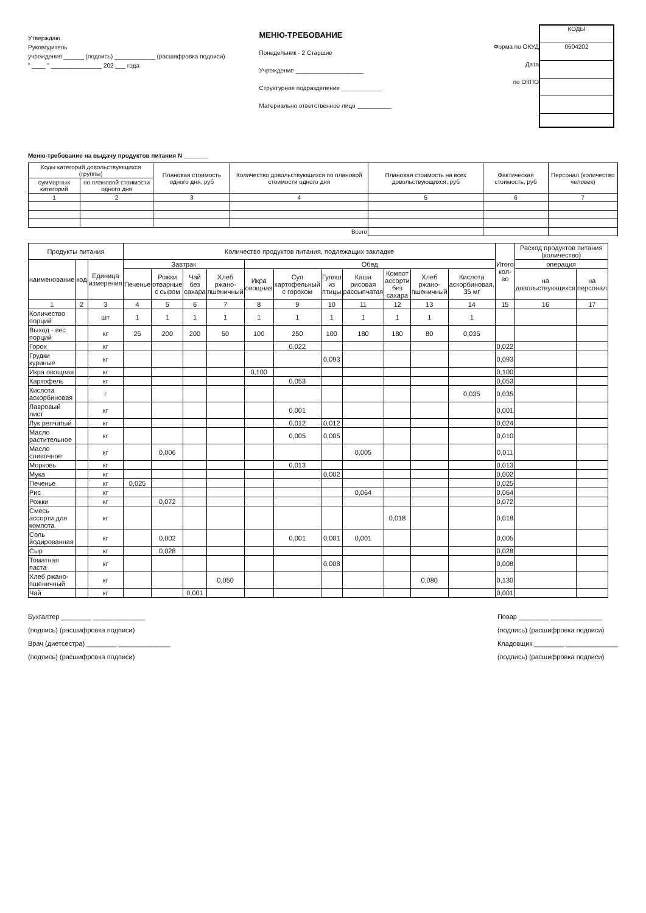Утверждаю
Руководитель
учреждения ______ (подпись) ____________ (расшифровка подписи)
" ____ " _______________ 202 ___ года
МЕНЮ-ТРЕБОВАНИЕ
Понедельник - 2 Старшие
Учреждение ____________________
Структурное подразделение ____________
Материально ответственное лицо __________
Форма по ОКУД
Дата
по ОКПО
КОДЫ
0504202
Меню-требование на выдачу продуктов питания N _______
| Коды категорий довольствующихся (группы) | | Плановая стоимость одного дня, руб | Количество довольствующихся по плановой стоимости одного дня | Плановая стоимость на всех довольствующихся, руб | Фактическая стоимость, руб | Персонал (количество человек) |
| --- | --- | --- | --- | --- | --- | --- |
| суммарных категорий | по плановой стоимости одного дня | | | | | |
| 1 | 2 | 3 | 4 | 5 | 6 | 7 |
| Всего | | | | | | |
| Продукты питания | | | Количество продуктов питания, подлежащих закладке | | | | | | | | | | | Итого кол-во | Расход продуктов питания (количество) | |
| --- | --- | --- | --- | --- | --- | --- | --- | --- | --- | --- | --- | --- | --- | --- | --- | --- |
| наименование | код | Единица измерения | Завтрак | | | | Обед | | | | | | | | операция | |
| | | | Печенье | Рожки отварные с сыром | Чай без сахара | Хлеб ржано-пшеничный | Икра овощная | Суп картофельный с горохом | Гуляш из птицы | Каша рисовая рассыпчатая | Компот ассорти без сахара | Хлеб ржано-пшеничный | Кислота аскорбиновая, 35 мг | | на довольствующихся | на персонал |
| 1 | 2 | 3 | 4 | 5 | 6 | 7 | 8 | 9 | 10 | 11 | 12 | 13 | 14 | 15 | 16 | 17 |
| Количество порций | | шт | 1 | 1 | 1 | 1 | 1 | 1 | 1 | 1 | 1 | 1 | 1 | | | |
| Выход - вес порций | | кг | 25 | 200 | 200 | 50 | 100 | 250 | 100 | 180 | 180 | 80 | 0,035 | | | |
| Горох | | кг | | | | | | 0,022 | | | | | | 0,022 | | |
| Грудки куриные | | кг | | | | | | | 0,093 | | | | | 0,093 | | |
| Икра овощная | | кг | | | | | 0,100 | | | | | | | 0,100 | | |
| Картофель | | кг | | | | | | 0,053 | | | | | | 0,053 | | |
| Кислота аскорбиновая | | г | | | | | | | | | | | 0,035 | 0,035 | | |
| Лавровый лист | | кг | | | | | | 0,001 | | | | | | 0,001 | | |
| Лук репчатый | | кг | | | | | | 0,012 | 0,012 | | | | | 0,024 | | |
| Масло растительное | | кг | | | | | | 0,005 | 0,005 | | | | | 0,010 | | |
| Масло сливочное | | кг | | 0,006 | | | | | | 0,005 | | | | 0,011 | | |
| Морковь | | кг | | | | | | 0,013 | | | | | | 0,013 | | |
| Мука | | кг | | | | | | | 0,002 | | | | | 0,002 | | |
| Печенье | | кг | 0,025 | | | | | | | | | | | 0,025 | | |
| Рис | | кг | | | | | | | | 0,064 | | | | 0,064 | | |
| Рожки | | кг | | 0,072 | | | | | | | | | | 0,072 | | |
| Смесь ассорти для компота | | кг | | | | | | | | | 0,018 | | | 0,018 | | |
| Соль йодированная | | кг | | 0,002 | | | | 0,001 | 0,001 | 0,001 | | | | 0,005 | | |
| Сыр | | кг | | 0,028 | | | | | | | | | | 0,028 | | |
| Томатная паста | | кг | | | | | | | 0,008 | | | | | 0,008 | | |
| Хлеб ржано-пшеничный | | кг | | | | 0,050 | | | | | | 0,080 | | 0,130 | | |
| Чай | | кг | | | 0,001 | | | | | | | | | 0,001 | | |
Бухгалтер ________ ______________
(подпись) (расшифровка подписи)
Врач (диетсестра) ________ ______________
(подпись) (расшифровка подписи)
Повар ________ ______________
(подпись) (расшифровка подписи)
Кладовщик ________ ______________
(подпись) (расшифровка подписи)